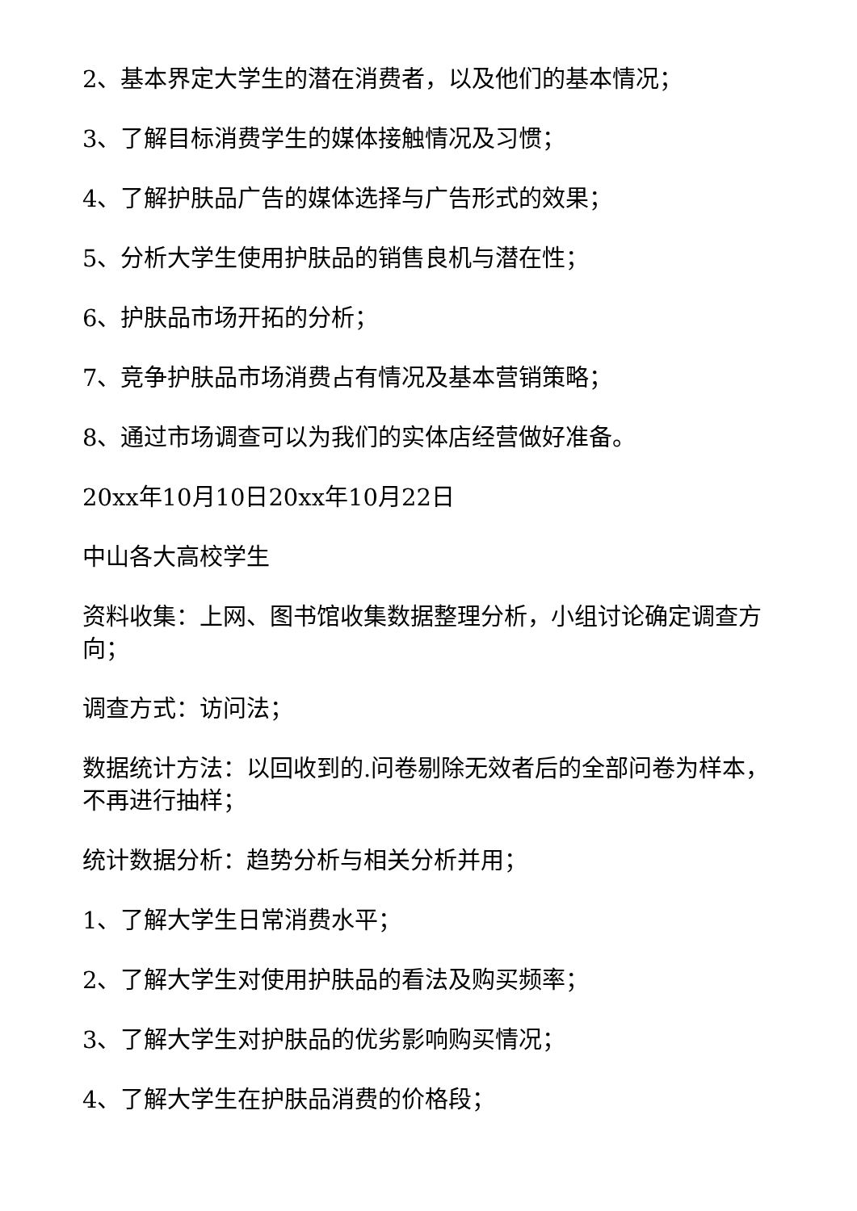2、基本界定大学生的潜在消费者，以及他们的基本情况；
3、了解目标消费学生的媒体接触情况及习惯；
4、了解护肤品广告的媒体选择与广告形式的效果；
5、分析大学生使用护肤品的销售良机与潜在性；
6、护肤品市场开拓的分析；
7、竞争护肤品市场消费占有情况及基本营销策略；
8、通过市场调查可以为我们的实体店经营做好准备。
20xx年10月10日20xx年10月22日
中山各大高校学生
资料收集：上网、图书馆收集数据整理分析，小组讨论确定调查方向；
调查方式：访问法；
数据统计方法：以回收到的.问卷剔除无效者后的全部问卷为样本，不再进行抽样；
统计数据分析：趋势分析与相关分析并用；
1、了解大学生日常消费水平；
2、了解大学生对使用护肤品的看法及购买频率；
3、了解大学生对护肤品的优劣影响购买情况；
4、了解大学生在护肤品消费的价格段；